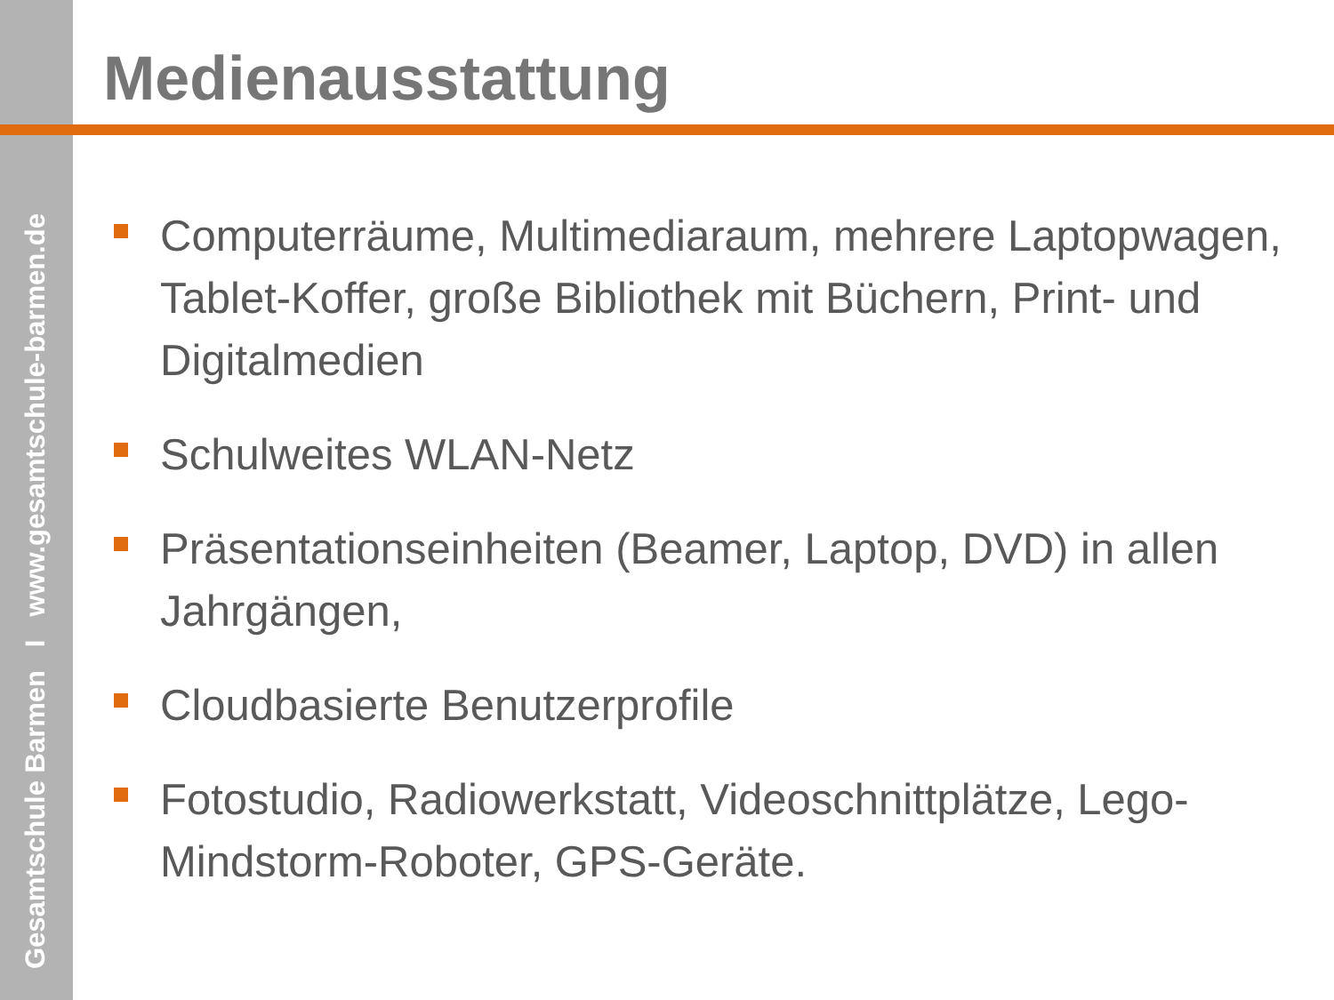Gesamtschule Barmen I www.gesamtschule-barmen.de
Medienausstattung
Computerräume, Multimediaraum, mehrere Laptopwagen, Tablet-Koffer, große Bibliothek mit Büchern, Print- und Digitalmedien
Schulweites WLAN-Netz
Präsentationseinheiten (Beamer, Laptop, DVD) in allen Jahrgängen,
Cloudbasierte Benutzerprofile
Fotostudio, Radiowerkstatt, Videoschnittplätze, Lego-Mindstorm-Roboter, GPS-Geräte.